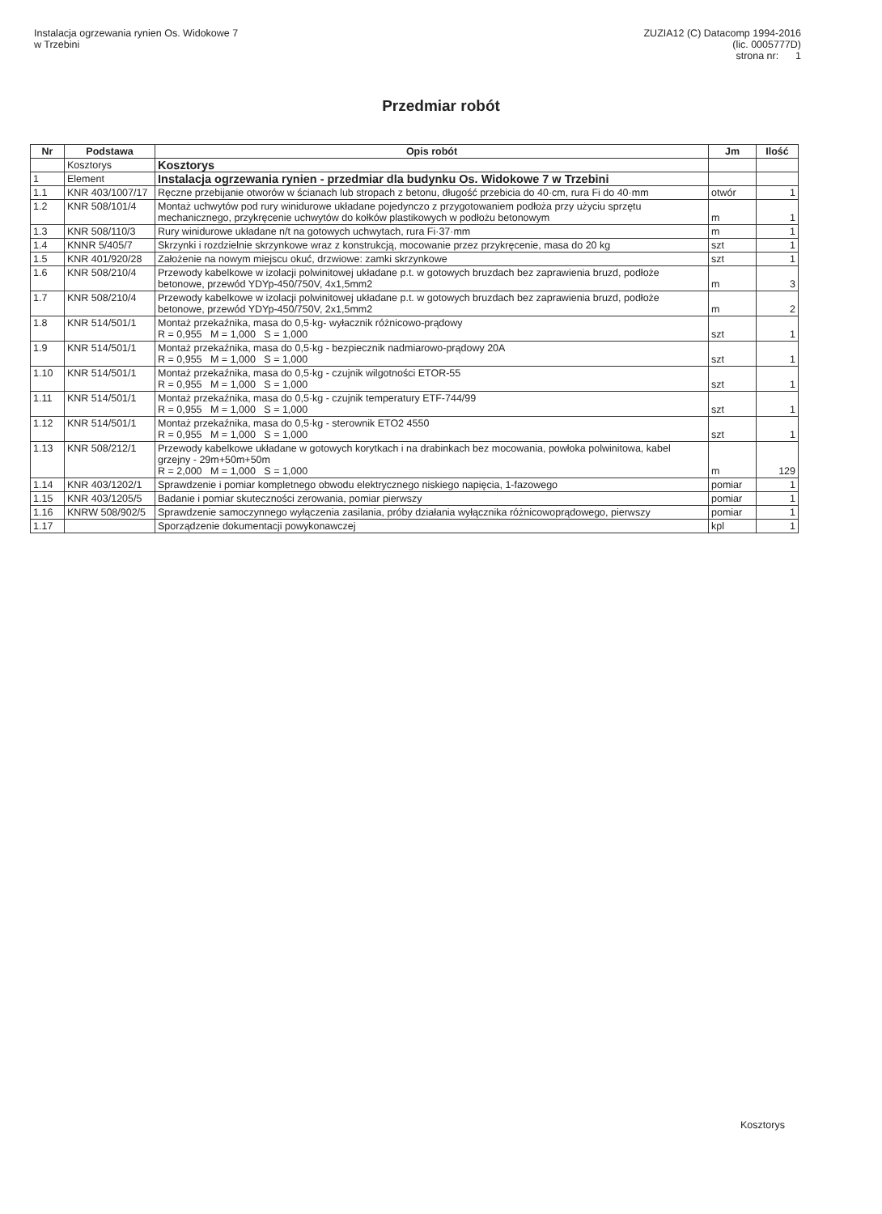Instalacja ogrzewania rynien Os. Widokowe 7
w Trzebini
ZUZIA12 (C) Datacomp 1994-2016
(lic. 0005777D)
strona nr: 1
Przedmiar robót
| Nr | Podstawa | Opis robót | Jm | Ilość |
| --- | --- | --- | --- | --- |
| | Kosztorys | Kosztorys | | |
| 1 | Element | Instalacja ogrzewania rynien - przedmiar dla budynku Os. Widokowe 7 w Trzebini | | |
| 1.1 | KNR 403/1007/17 | Ręczne przebijanie otworów w ścianach lub stropach z betonu, długość przebicia do 40·cm, rura Fi do 40·mm | otwór | 1 |
| 1.2 | KNR 508/101/4 | Montaż uchwytów pod rury winidurowe układane pojedynczo z przygotowaniem podłoża przy użyciu sprzętu mechanicznego, przykręcenie uchwytów do kołków plastikowych w podłożu betonowym | m | 1 |
| 1.3 | KNR 508/110/3 | Rury winidurowe układane n/t na gotowych uchwytach, rura Fi·37·mm | m | 1 |
| 1.4 | KNNR 5/405/7 | Skrzynki i rozdzielnie skrzynkowe wraz z konstrukcją, mocowanie przez przykręcenie, masa do 20 kg | szt | 1 |
| 1.5 | KNR 401/920/28 | Założenie na nowym miejscu okuć, drzwiowe: zamki skrzynkowe | szt | 1 |
| 1.6 | KNR 508/210/4 | Przewody kabelkowe w izolacji polwinitowej układane p.t. w gotowych bruzdach bez zaprawienia bruzd, podłoże betonowe, przewód YDYp-450/750V, 4x1,5mm2 | m | 3 |
| 1.7 | KNR 508/210/4 | Przewody kabelkowe w izolacji polwinitowej układane p.t. w gotowych bruzdach bez zaprawienia bruzd, podłoże betonowe, przewód YDYp-450/750V, 2x1,5mm2 | m | 2 |
| 1.8 | KNR 514/501/1 | Montaż przekaźnika, masa do 0,5·kg- wyłacznik różnicowo-prądowy R = 0,955 M = 1,000 S = 1,000 | szt | 1 |
| 1.9 | KNR 514/501/1 | Montaż przekaźnika, masa do 0,5·kg - bezpiecznik nadmiarowo-prądowy 20A R = 0,955 M = 1,000 S = 1,000 | szt | 1 |
| 1.10 | KNR 514/501/1 | Montaż przekaźnika, masa do 0,5·kg - czujnik wilgotności ETOR-55 R = 0,955 M = 1,000 S = 1,000 | szt | 1 |
| 1.11 | KNR 514/501/1 | Montaż przekaźnika, masa do 0,5·kg - czujnik temperatury ETF-744/99 R = 0,955 M = 1,000 S = 1,000 | szt | 1 |
| 1.12 | KNR 514/501/1 | Montaż przekaźnika, masa do 0,5·kg - sterownik ETO2 4550 R = 0,955 M = 1,000 S = 1,000 | szt | 1 |
| 1.13 | KNR 508/212/1 | Przewody kabelkowe układane w gotowych korytkach i na drabinkach bez mocowania, powłoka polwinitowa, kabel grzejny - 29m+50m+50m R = 2,000 M = 1,000 S = 1,000 | m | 129 |
| 1.14 | KNR 403/1202/1 | Sprawdzenie i pomiar kompletnego obwodu elektrycznego niskiego napięcia, 1-fazowego | pomiar | 1 |
| 1.15 | KNR 403/1205/5 | Badanie i pomiar skuteczności zerowania, pomiar pierwszy | pomiar | 1 |
| 1.16 | KNRW 508/902/5 | Sprawdzenie samoczynnego wyłączenia zasilania, próby działania wyłącznika różnicowoprądowego, pierwszy | pomiar | 1 |
| 1.17 | | Sporządzenie dokumentacji powykonawczej | kpl | 1 |
Kosztorys